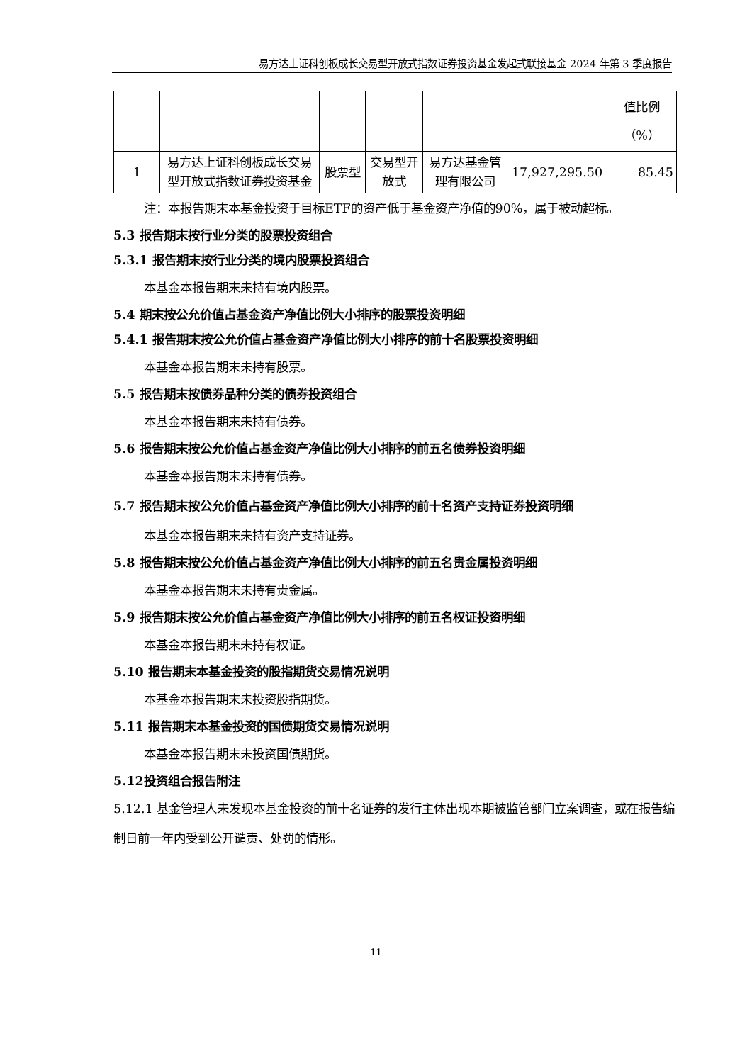易方达上证科创板成长交易型开放式指数证券投资基金发起式联接基金 2024 年第 3 季度报告
| | | | | | | 值比例 （%） |
| 1 | 易方达上证科创板成长交易型开放式指数证券投资基金 | 股票型 | 交易型开放式 | 易方达基金管理有限公司 | 17,927,295.50 | 85.45 |
注：本报告期末本基金投资于目标ETF的资产低于基金资产净值的90%，属于被动超标。
5.3 报告期末按行业分类的股票投资组合
5.3.1 报告期末按行业分类的境内股票投资组合
本基金本报告期末未持有境内股票。
5.4 期末按公允价值占基金资产净值比例大小排序的股票投资明细
5.4.1 报告期末按公允价值占基金资产净值比例大小排序的前十名股票投资明细
本基金本报告期末未持有股票。
5.5 报告期末按债券品种分类的债券投资组合
本基金本报告期末未持有债券。
5.6 报告期末按公允价值占基金资产净值比例大小排序的前五名债券投资明细
本基金本报告期末未持有债券。
5.7 报告期末按公允价值占基金资产净值比例大小排序的前十名资产支持证券投资明细
本基金本报告期末未持有资产支持证券。
5.8 报告期末按公允价值占基金资产净值比例大小排序的前五名贵金属投资明细
本基金本报告期末未持有贵金属。
5.9 报告期末按公允价值占基金资产净值比例大小排序的前五名权证投资明细
本基金本报告期末未持有权证。
5.10 报告期末本基金投资的股指期货交易情况说明
本基金本报告期末未投资股指期货。
5.11 报告期末本基金投资的国债期货交易情况说明
本基金本报告期末未投资国债期货。
5.12投资组合报告附注
5.12.1 基金管理人未发现本基金投资的前十名证券的发行主体出现本期被监管部门立案调查，或在报告编制日前一年内受到公开谴责、处罚的情形。
11